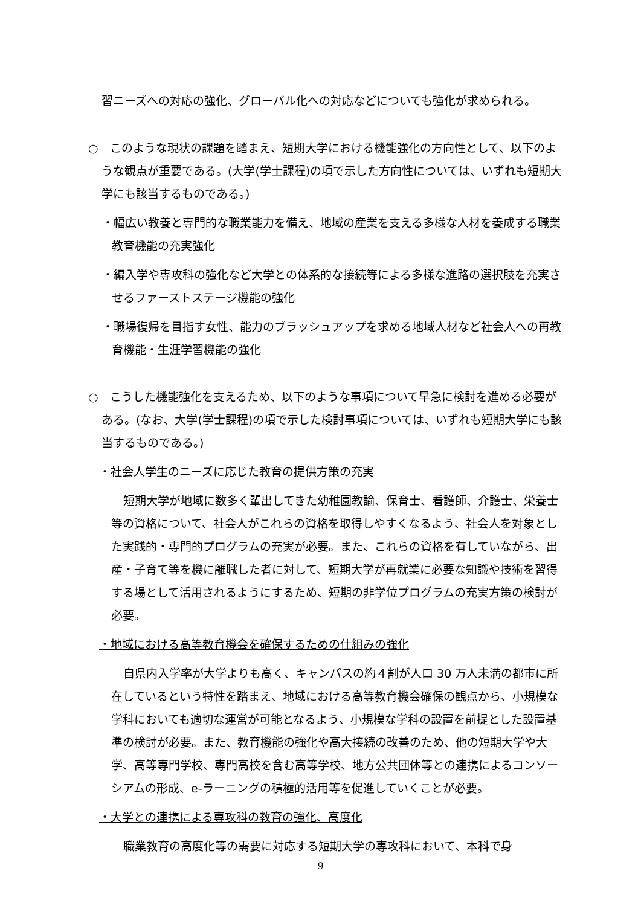習ニーズへの対応の強化、グローバル化への対応などについても強化が求められる。
○　このような現状の課題を踏まえ、短期大学における機能強化の方向性として、以下のような観点が重要である。(大学(学士課程)の項で示した方向性については、いずれも短期大学にも該当するものである。)
・幅広い教養と専門的な職業能力を備え、地域の産業を支える多様な人材を養成する職業教育機能の充実強化
・編入学や専攻科の強化など大学との体系的な接続等による多様な進路の選択肢を充実させるファーストステージ機能の強化
・職場復帰を目指す女性、能力のブラッシュアップを求める地域人材など社会人への再教育機能・生涯学習機能の強化
○　こうした機能強化を支えるため、以下のような事項について早急に検討を進める必要がある。(なお、大学(学士課程)の項で示した検討事項については、いずれも短期大学にも該当するものである。)
・社会人学生のニーズに応じた教育の提供方策の充実
短期大学が地域に数多く輩出してきた幼稚園教諭、保育士、看護師、介護士、栄養士等の資格について、社会人がこれらの資格を取得しやすくなるよう、社会人を対象とした実践的・専門的プログラムの充実が必要。また、これらの資格を有していながら、出産・子育て等を機に離職した者に対して、短期大学が再就業に必要な知識や技術を習得する場として活用されるようにするため、短期の非学位プログラムの充実方策の検討が必要。
・地域における高等教育機会を確保するための仕組みの強化
自県内入学率が大学よりも高く、キャンパスの約４割が人口 30 万人未満の都市に所在しているという特性を踏まえ、地域における高等教育機会確保の観点から、小規模な学科においても適切な運営が可能となるよう、小規模な学科の設置を前提とした設置基準の検討が必要。また、教育機能の強化や高大接続の改善のため、他の短期大学や大学、高等専門学校、専門高校を含む高等学校、地方公共団体等との連携によるコンソーシアムの形成、e-ラーニングの積極的活用等を促進していくことが必要。
・大学との連携による専攻科の教育の強化、高度化
職業教育の高度化等の需要に対応する短期大学の専攻科において、本科で身
9